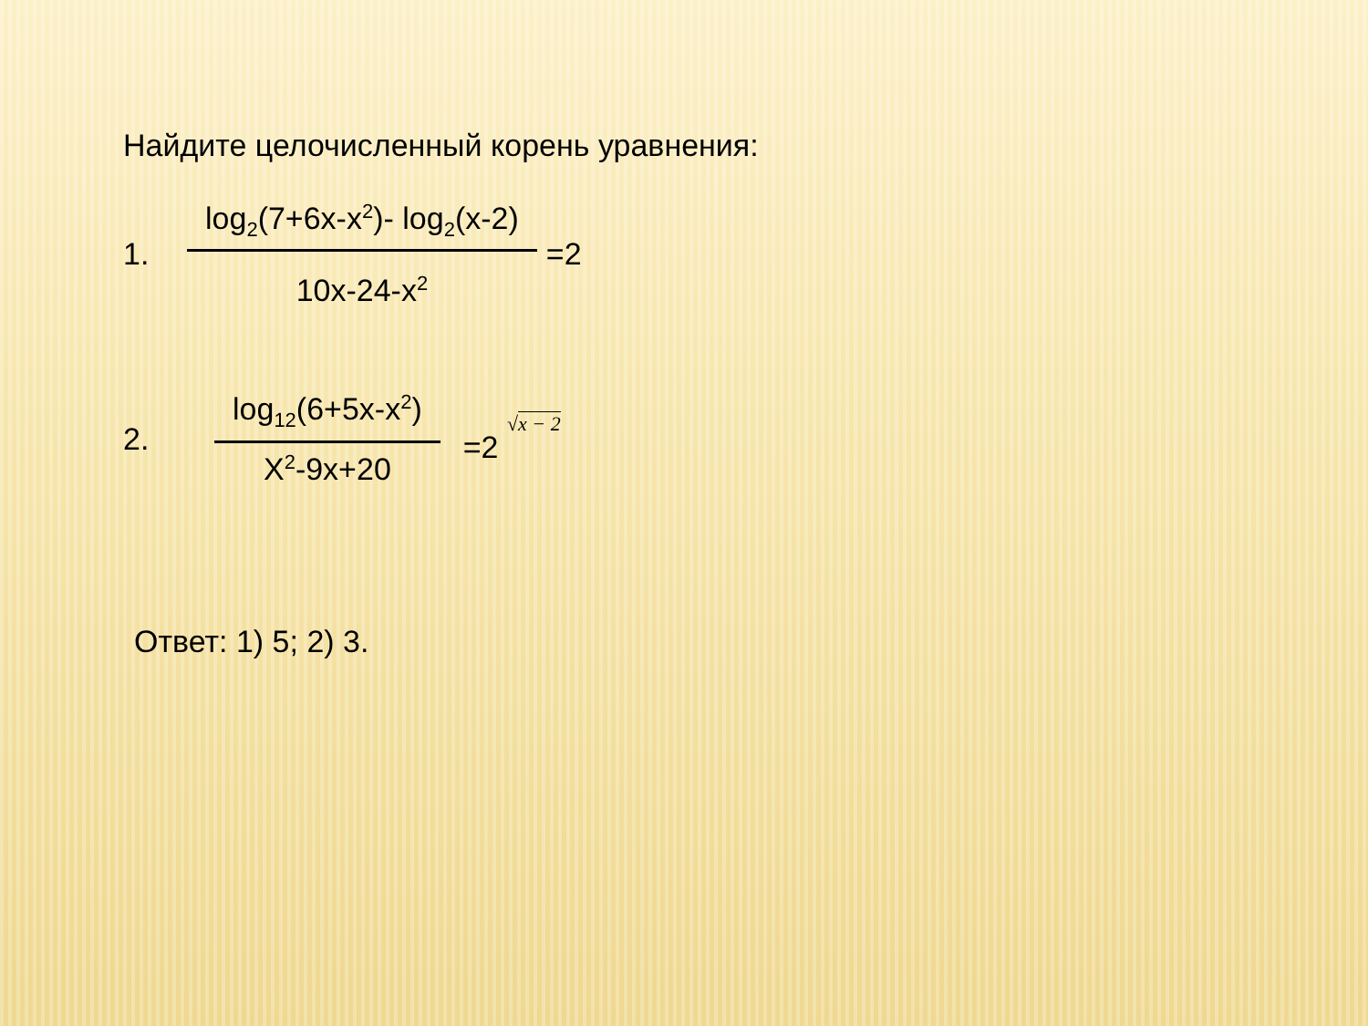Найдите целочисленный корень уравнения:
1.
log<sub>2</sub>(7+6x-x<sup>2</sup>)- log<sub>2</sub>(x-2)
10x-24-x<sup>2</sup>
=2
2.
log<sub>12</sub>(6+5x-x<sup>2</sup>)
X<sup>2</sup>-9x+20
=2 √x − 2
Ответ: 1) 5; 2) 3.